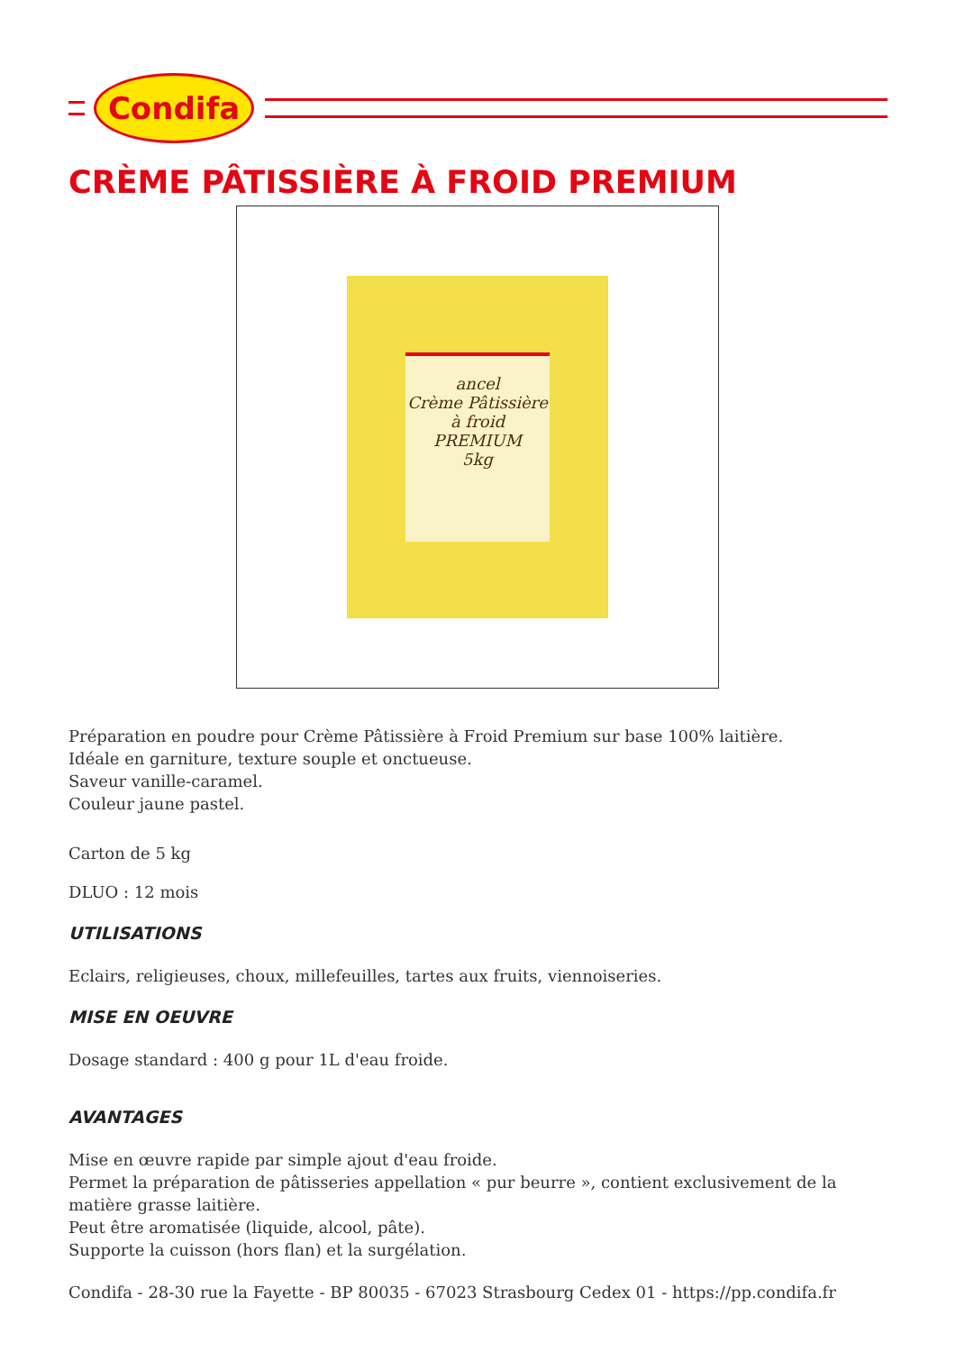Condifa
CRÈME PÂTISSIÈRE À FROID PREMIUM
ancel
Crème Pâtissière à froid
PREMIUM
5kg
Préparation en poudre pour Crème Pâtissière à Froid Premium sur base 100% laitière.
Idéale en garniture, texture souple et onctueuse.
Saveur vanille-caramel.
Couleur jaune pastel.
Carton de 5 kg
DLUO : 12 mois
UTILISATIONS
Eclairs, religieuses, choux, millefeuilles, tartes aux fruits, viennoiseries.
MISE EN OEUVRE
Dosage standard : 400 g pour 1L d'eau froide.
AVANTAGES
Mise en œuvre rapide par simple ajout d'eau froide.
Permet la préparation de pâtisseries appellation « pur beurre », contient exclusivement de la matière grasse laitière.
Peut être aromatisée (liquide, alcool, pâte).
Supporte la cuisson (hors flan) et la surgélation.
Condifa - 28-30 rue la Fayette - BP 80035 - 67023 Strasbourg Cedex 01 - https://pp.condifa.fr